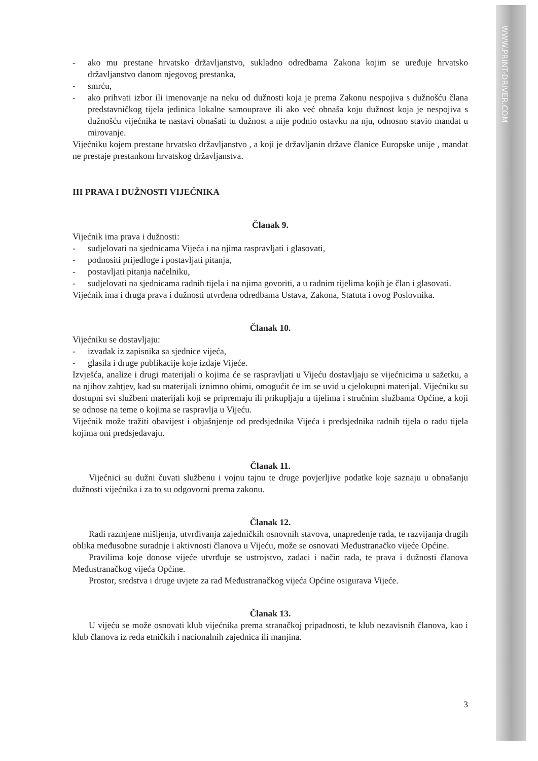WWW.PRINT-DRIVER.COM
- ako mu prestane hrvatsko državljanstvo, sukladno odredbama Zakona kojim se uređuje hrvatsko državljanstvo danom njegovog prestanka,
- smrću,
- ako prihvati izbor ili imenovanje na neku od dužnosti koja je prema Zakonu nespojiva s dužnošću člana predstavničkog tijela jedinica lokalne samouprave ili ako već obnaša koju dužnost koja je nespojiva s dužnošću vijećnika te nastavi obnašati tu dužnost a nije podnio ostavku na nju, odnosno stavio mandat u mirovanje.
Vijećniku kojem prestane hrvatsko državljanstvo , a koji je državljanin države članice Europske unije , mandat ne prestaje prestankom hrvatskog državljanstva.
III PRAVA I DUŽNOSTI VIJEĆNIKA
Članak 9.
Vijećnik ima prava i dužnosti:
- sudjelovati na sjednicama Vijeća i na njima raspravljati i glasovati,
- podnositi prijedloge i postavljati pitanja,
- postavljati pitanja načelniku,
- sudjelovati na sjednicama radnih tijela i na njima govoriti, a u radnim tijelima kojih je član i glasovati.
Vijećnik ima i druga prava i dužnosti utvrđena odredbama Ustava, Zakona, Statuta i ovog Poslovnika.
Članak 10.
Vijećniku se dostavljaju:
- izvadak iz zapisnika sa sjednice vijeća,
- glasila i druge publikacije koje izdaje Vijeće.
Izvješća, analize i drugi materijali o kojima će se raspravljati u Vijeću dostavljaju se vijećnicima u sažetku, a na njihov zahtjev, kad su materijali iznimno obimi, omogućit će im se uvid u cjelokupni materijal. Vijećniku su dostupni svi službeni materijali koji se pripremaju ili prikupljaju u tijelima i stručnim službama Općine, a koji se odnose na teme o kojima se raspravlja u Vijeću.
Vijećnik može tražiti obavijest i objašnjenje od predsjednika Vijeća i predsjednika radnih tijela o radu tijela kojima oni predsjedavaju.
Članak 11.
Vijećnici su dužni čuvati službenu i vojnu tajnu te druge povjerljive podatke koje saznaju u obnašanju dužnosti vijećnika i za to su odgovorni prema zakonu.
Članak 12.
Radi razmjene mišljenja, utvrđivanja zajedničkih osnovnih stavova, unapređenje rada, te razvijanja drugih oblika međusobne suradnje i aktivnosti članova u Vijeću, može se osnovati Međustranačko vijeće Općine.
Pravilima koje donose vijeće utvrđuje se ustrojstvo, zadaci i način rada, te prava i dužnosti članova Međustranačkog vijeća Općine.
Prostor, sredstva i druge uvjete za rad Međustranačkog vijeća Općine osigurava Vijeće.
Članak 13.
U vijeću se može osnovati klub vijećnika prema stranačkoj pripadnosti, te klub nezavisnih članova, kao i klub članova iz reda etničkih i nacionalnih zajednica ili manjina.
3